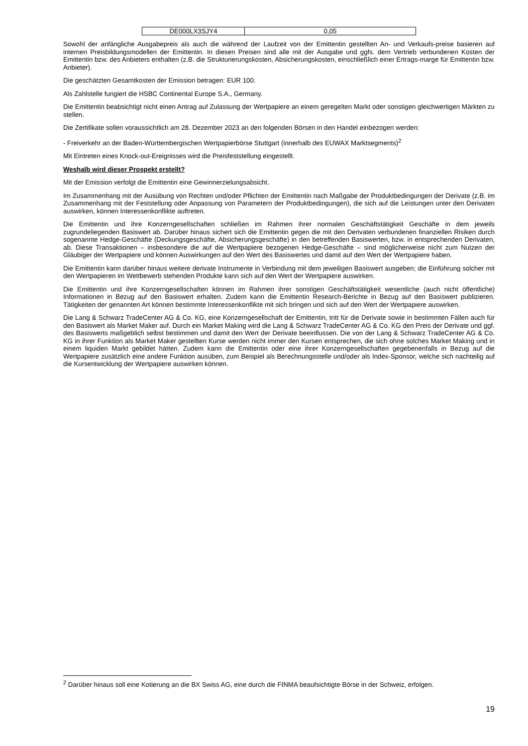| DE000LX3SJY4 | 0,05 |
Sowohl der anfängliche Ausgabepreis als auch die während der Laufzeit von der Emittentin gestellten An- und Verkaufs-preise basieren auf internen Preisbildungsmodellen der Emittentin. In diesen Preisen sind alle mit der Ausgabe und ggfs. dem Vertrieb verbundenen Kosten der Emittentin bzw. des Anbieters enthalten (z.B. die Strukturierungskosten, Absicherungskosten, einschließlich einer Ertrags-marge für Emittentin bzw. Anbieter).
Die geschätzten Gesamtkosten der Emission betragen: EUR 100.
Als Zahlstelle fungiert die HSBC Continental Europe S.A., Germany.
Die Emittentin beabsichtigt nicht einen Antrag auf Zulassung der Wertpapiere an einem geregelten Markt oder sonstigen gleichwertigen Märkten zu stellen.
Die Zertifikate sollen voraussichtlich am 28. Dezember 2023 an den folgenden Börsen in den Handel einbezogen werden:
- Freiverkehr an der Baden-Württembergischen Wertpapierbörse Stuttgart (innerhalb des EUWAX Marktsegments)<sup>2</sup>
Mit Eintreten eines Knock-out-Ereignisses wird die Preisfeststellung eingestellt.
Weshalb wird dieser Prospekt erstellt?
Mit der Emission verfolgt die Emittentin eine Gewinnerzielungsabsicht.
Im Zusammenhang mit der Ausübung von Rechten und/oder Pflichten der Emittentin nach Maßgabe der Produktbedingungen der Derivate (z.B. im Zusammenhang mit der Feststellung oder Anpassung von Parametern der Produktbedingungen), die sich auf die Leistungen unter den Derivaten auswirken, können Interessenkonflikte auftreten.
Die Emittentin und ihre Konzerngesellschaften schließen im Rahmen ihrer normalen Geschäftstätigkeit Geschäfte in dem jeweils zugrundeliegenden Basiswert ab. Darüber hinaus sichert sich die Emittentin gegen die mit den Derivaten verbundenen finanziellen Risiken durch sogenannte Hedge-Geschäfte (Deckungsgeschäfte, Absicherungsgeschäfte) in den betreffenden Basiswerten, bzw. in entsprechenden Derivaten, ab. Diese Transaktionen – insbesondere die auf die Wertpapiere bezogenen Hedge-Geschäfte – sind möglicherweise nicht zum Nutzen der Gläubiger der Wertpapiere und können Auswirkungen auf den Wert des Basiswertes und damit auf den Wert der Wertpapiere haben.
Die Emittentin kann darüber hinaus weitere derivate Instrumente in Verbindung mit dem jeweiligen Basiswert ausgeben; die Einführung solcher mit den Wertpapieren im Wettbewerb stehenden Produkte kann sich auf den Wert der Wertpapiere auswirken.
Die Emittentin und ihre Konzerngesellschaften können im Rahmen ihrer sonstigen Geschäftstätigkeit wesentliche (auch nicht öffentliche) Informationen in Bezug auf den Basiswert erhalten. Zudem kann die Emittentin Research-Berichte in Bezug auf den Basiswert publizieren. Tätigkeiten der genannten Art können bestimmte Interessenkonflikte mit sich bringen und sich auf den Wert der Wertpapiere auswirken.
Die Lang & Schwarz TradeCenter AG & Co. KG, eine Konzerngesellschaft der Emittentin, tritt für die Derivate sowie in bestimmten Fällen auch für den Basiswert als Market Maker auf. Durch ein Market Making wird die Lang & Schwarz TradeCenter AG & Co. KG den Preis der Derivate und ggf. des Basiswerts maßgeblich selbst bestimmen und damit den Wert der Derivate beeinflussen. Die von der Lang & Schwarz TradeCenter AG & Co. KG in ihrer Funktion als Market Maker gestellten Kurse werden nicht immer den Kursen entsprechen, die sich ohne solches Market Making und in einem liquiden Markt gebildet hätten. Zudem kann die Emittentin oder eine ihrer Konzerngesellschaften gegebenenfalls in Bezug auf die Wertpapiere zusätzlich eine andere Funktion ausüben, zum Beispiel als Berechnungsstelle und/oder als Index-Sponsor, welche sich nachteilig auf die Kursentwicklung der Wertpapiere auswirken können.
<sup>2</sup> Darüber hinaus soll eine Kotierung an die BX Swiss AG, eine durch die FINMA beaufsichtigte Börse in der Schweiz, erfolgen.
19